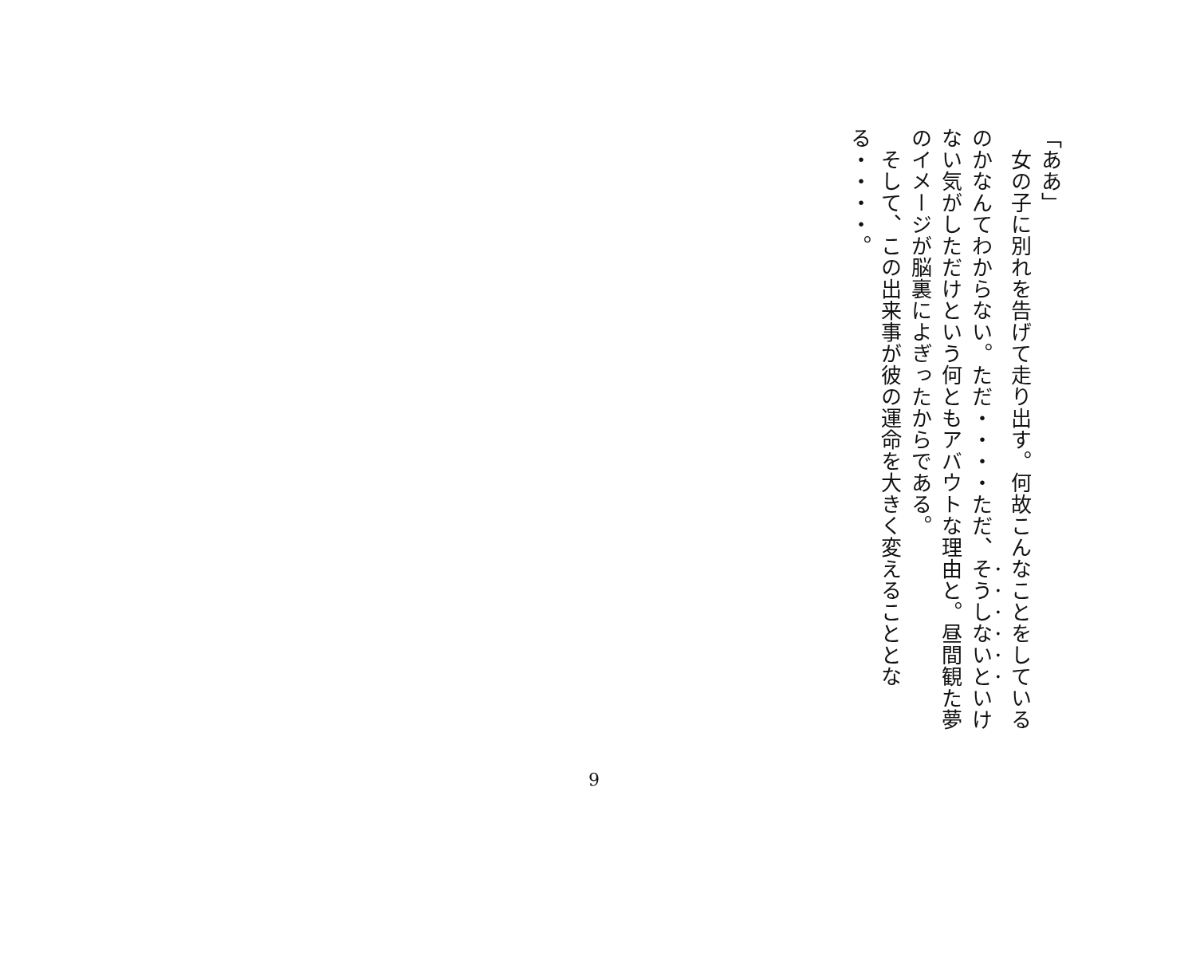「ああ」
　女の子に別れを告げて走り出す。何故こんなことをしているのかなんてわからない。ただ・・・・ただ、そうしないといけない気がしただけという何ともアバウトな理由と。昼間観た夢のイメージが脳裏によぎったからである。
　そして、この出来事が彼の運命を大きく変えることとなる・・・・。
9